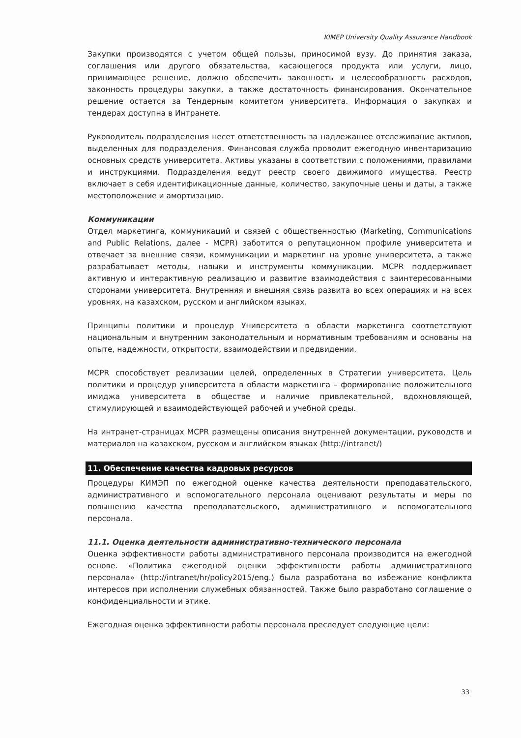KIMEP University Quality Assurance Handbook
Закупки производятся с учетом общей пользы, приносимой вузу. До принятия заказа, соглашения или другого обязательства, касающегося продукта или услуги, лицо, принимающее решение, должно обеспечить законность и целесообразность расходов, законность процедуры закупки, а также достаточность финансирования. Окончательное решение остается за Тендерным комитетом университета. Информация о закупках и тендерах доступна в Интранете.
Руководитель подразделения несет ответственность за надлежащее отслеживание активов, выделенных для подразделения. Финансовая служба проводит ежегодную инвентаризацию основных средств университета. Активы указаны в соответствии с положениями, правилами и инструкциями. Подразделения ведут реестр своего движимого имущества. Реестр включает в себя идентификационные данные, количество, закупочные цены и даты, а также местоположение и амортизацию.
Коммуникации
Отдел маркетинга, коммуникаций и связей с общественностью (Marketing, Communications and Public Relations, далее - MCPR) заботится о репутационном профиле университета и отвечает за внешние связи, коммуникации и маркетинг на уровне университета, а также разрабатывает методы, навыки и инструменты коммуникации. MCPR поддерживает активную и интерактивную реализацию и развитие взаимодействия с заинтересованными сторонами университета. Внутренняя и внешняя связь развита во всех операциях и на всех уровнях, на казахском, русском и английском языках.
Принципы политики и процедур Университета в области маркетинга соответствуют национальным и внутренним законодательным и нормативным требованиям и основаны на опыте, надежности, открытости, взаимодействии и предвидении.
MCPR способствует реализации целей, определенных в Стратегии университета. Цель политики и процедур университета в области маркетинга – формирование положительного имиджа университета в обществе и наличие привлекательной, вдохновляющей, стимулирующей и взаимодействующей рабочей и учебной среды.
На интранет-страницах MCPR размещены описания внутренней документации, руководств и материалов на казахском, русском и английском языках (http://intranet/)
11. Обеспечение качества кадровых ресурсов
Процедуры КИМЭП по ежегодной оценке качества деятельности преподавательского, административного и вспомогательного персонала оценивают результаты и меры по повышению качества преподавательского, административного и вспомогательного персонала.
11.1. Оценка деятельности административно-технического персонала
Оценка эффективности работы административного персонала производится на ежегодной основе. «Политика ежегодной оценки эффективности работы административного персонала» (http://intranet/hr/policy2015/eng.) была разработана во избежание конфликта интересов при исполнении служебных обязанностей. Также было разработано соглашение о конфиденциальности и этике.
Ежегодная оценка эффективности работы персонала преследует следующие цели:
33